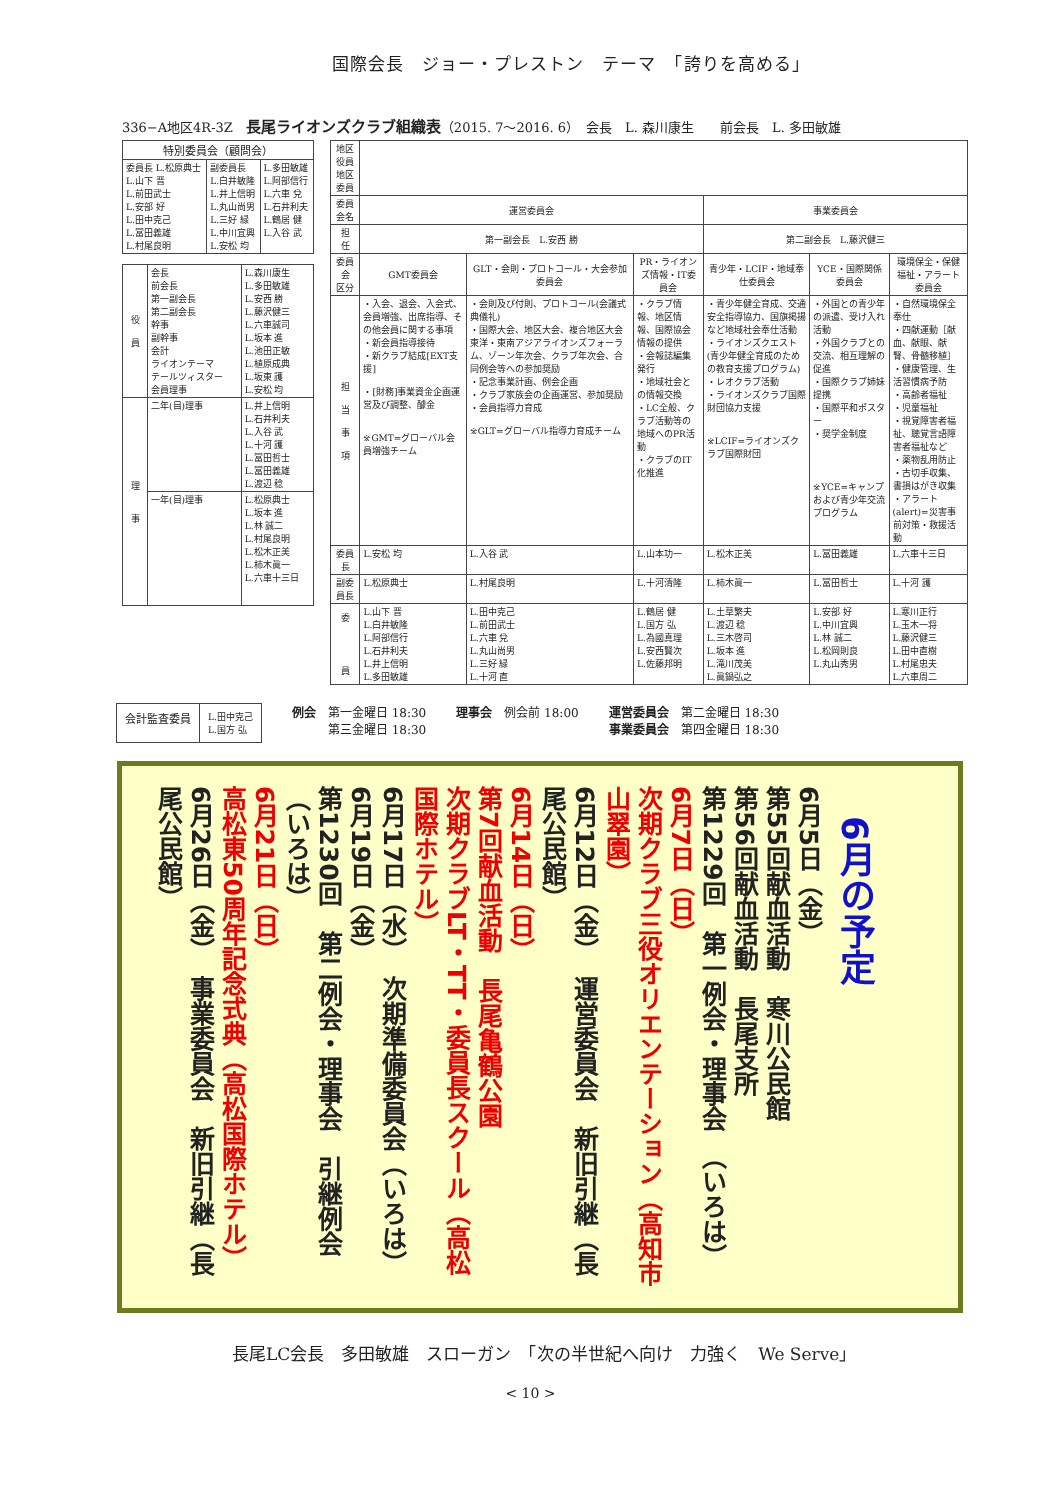国際会長　ジョー・プレストン　テーマ　「誇りを高める」
336−A地区4R-3Z　長尾ライオンズクラブ組織表（2015. 7〜2016. 6）　会長　L. 森川康生　　前会長　L. 多田敏雄
| 特別委員会（顧問会） | | |
| 委員長 L.松原典士 L.山下 晋 L.前田武士 L.安部 好 L.田中克己 L.冨田義雄 L.村尾良明 | 副委員長 L.白井敏隆 L.井上信明 L.丸山尚男 L.三好 緑 L.中川宜興 L.安松 均 | L.多田敏雄 L.阿部信行 L.六車 兌 L.石井利夫 L.鶴居 健 L.入谷 武 |
| 役 員 | 会長 前会長 第一副会長 第二副会長 幹事 副幹事 会計 ライオンテーマ テールツィスター 会員理事 | L.森川康生 L.多田敏雄 L.安西 勝 L.藤沢健三 L.六車誠司 L.坂本 進 L.池田正敏 L.植原成典 L.坂東 護 L.安松 均 |
| 理 事 | 二年(目)理事 | L.井上信明 L.石井利夫 L.入谷 武 L.十河 護 L.冨田哲士 L.冨田義雄 L.渡辺 稔 |
| | 一年(目)理事 | L.松原典士 L.坂本 進 L.林 誠二 L.村尾良明 L.松木正美 L.柿木眞一 L.六車十三日 |
| 地区役員 地区委員 | | | | | | |
| 委員会名 | 運営委員会 | | | 事業委員会 | | |
| 担 任 | 第一副会長 L.安西 勝 | | | 第二副会長 L.藤沢健三 | | |
| 委員会 区分 | GMT委員会 | GLT・会則・プロトコール・大会参加委員会 | PR・ライオンズ情報・IT委員会 | 青少年・LCIF・地域奉仕委員会 | YCE・国際関係委員会 | 環境保全・保健福祉・アラート委員会 |
| 担 当 事 項 | ・入会、退会、入会式、会員増強、出席指導、その他会員に関する事項 ・新会員指導接待 ・新クラブ結成[EXT支援] ・[財務]事業資金企画運営及び調整、醵金 ※GMT=グローバル会員増強チーム | ・会則及び付則、プロトコール(会議式典儀礼) ・国際大会、地区大会、複合地区大会東洋・東南アジアライオンズフォーラム、ゾーン年次会、クラブ年次会、合同例会等への参加奨励 ・記念事業計画、例会企画 ・クラブ家族会の企画運営、参加奨励 ・会員指導力育成 ※GLT=グローバル指導力育成チーム | ・クラブ情報、地区情報、国際協会情報の提供 ・会報誌編集発行 ・地域社会との情報交換 ・LC全般、クラブ活動等の地域へのPR活動 ・クラブのIT化推進 | ・青少年健全育成、交通安全指導協力、国旗掲揚など地域社会奉仕活動 ・ライオンズクエスト(青少年健全育成のための教育支援プログラム) ・レオクラブ活動 ・ライオンズクラブ国際財団協力支援 ※LCIF=ライオンズクラブ国際財団 | ・外国との青少年の派遣、受け入れ活動 ・外国クラブとの交流、相互理解の促進 ・国際クラブ姉妹提携 ・国際平和ポスター ・奨学金制度 ※YCE=キャンプおよび青少年交流プログラム | ・自然環境保全奉仕 ・四献運動［献血、献眼、献腎、骨髄移植］ ・健康管理、生活習慣病予防 ・高齢者福祉 ・児童福祉 ・視覚障害者福祉、聴覚言語障害者福祉など ・薬物乱用防止 ・古切手収集、書損はがき収集 ・アラート(alert)=災害事前対策・救援活動 |
| 委員長 | L.安松 均 | L.入谷 武 | L.山本功一 | L.松木正美 | L.冨田義雄 | L.六車十三日 |
| 副委員長 | L.松原典士 | L.村尾良明 | L.十河清隆 | L.柿木眞一 | L.冨田哲士 | L.十河 護 |
| 委 員 | L.山下 晋 L.白井敏隆 L.阿部信行 L.石井利夫 L.井上信明 L.多田敏雄 | L.田中克己 L.前田武士 L.六車 兌 L.丸山尚男 L.三好 緑 L.十河 直 | L.鶴居 健 L.国方 弘 L.為國真理 L.安西賢次 L.佐藤邦明 | L.土草繁夫 L.渡辺 稔 L.三木啓司 L.坂本 進 L.滝川茂美 L.眞鍋弘之 | L.安部 好 L.中川宜興 L.林 誠二 L.松岡則良 L.丸山秀男 | L.寒川正行 L.玉木一将 L.藤沢健三 L.田中直樹 L.村尾忠夫 L.六車周二 |
会計監査委員
L.田中克己
L.国方 弘
例会　第一金曜日 18:30
　　　第三金曜日 18:30
理事会　例会前 18:00 運営委員会　第二金曜日 18:30
事業委員会　第四金曜日 18:30
6月の予定
6月5日（金）
第55回献血活動　寒川公民館
第56回献血活動　長尾支所
第1229回　第一例会・理事会　（いろは）
6月7日（日）
次期クラブ三役オリエンテーション（高知市山翠園）
6月12日（金）　運営委員会　新旧引継（長尾公民館）
6月14日（日）
第7回献血活動　長尾亀鶴公園
次期クラブLT・TT・委員長スクール（高松国際ホテル）
6月17日（水）　次期準備委員会（いろは）
6月19日（金）
第1230回　第二例会・理事会　引継例会（いろは）
6月21日（日）
高松東50周年記念式典（高松国際ホテル）
6月26日（金）　事業委員会　新旧引継（長尾公民館）
長尾LC会長　多田敏雄　スローガン　「次の半世紀へ向け　力強く　We Serve」
< 10 >